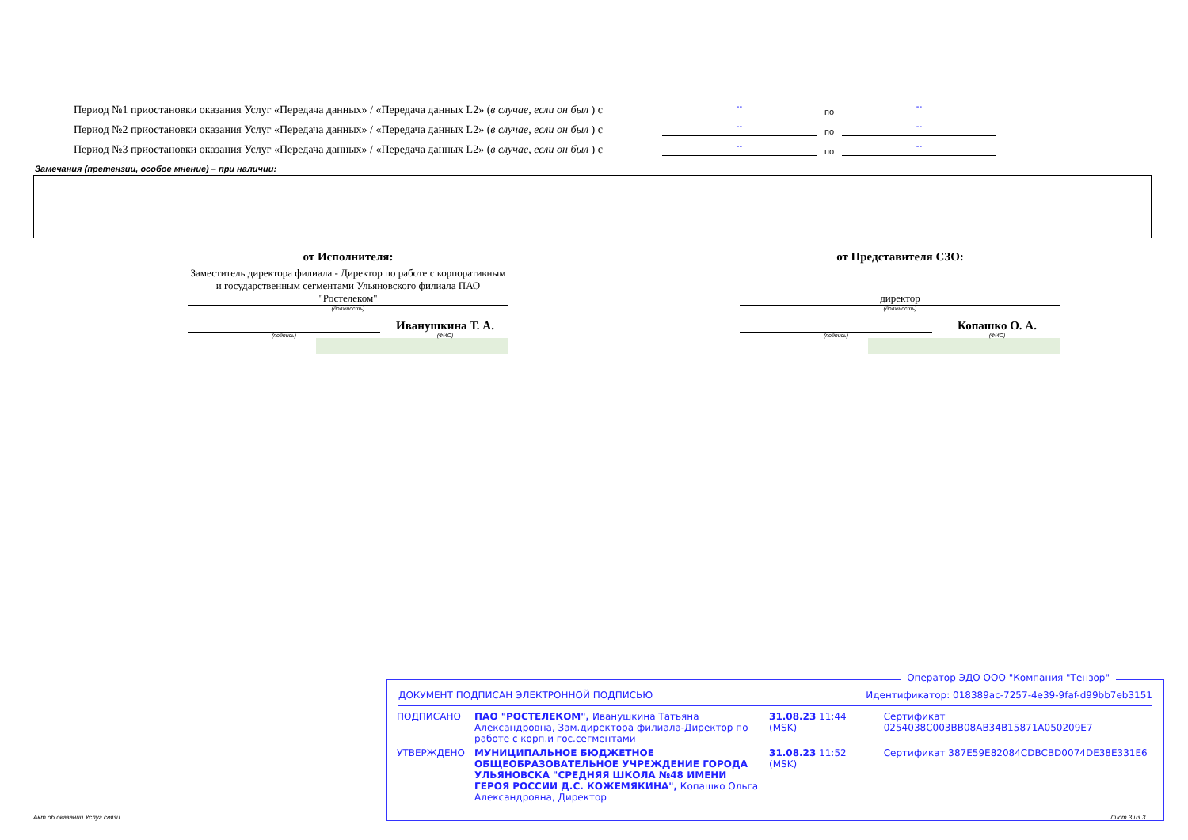Период №1 приостановки оказания Услуг «Передача данных» / «Передача данных L2» (в случае, если он был ) с -- по --
Период №2 приостановки оказания Услуг «Передача данных» / «Передача данных L2» (в случае, если он был ) с -- по --
Период №3 приостановки оказания Услуг «Передача данных» / «Передача данных L2» (в случае, если он был ) с -- по --
Замечания (претензии, особое мнение) – при наличии:
от Исполнителя:
Заместитель директора филиала - Директор по работе с корпоративным и государственным сегментами Ульяновского филиала ПАО "Ростелеком"
(должность)
(подпись)
Иванушкина Т. А.
(ФИО)
от Представителя СЗО:
директор
(должность)
(подпись)
Копашко О. А.
(ФИО)
Оператор ЭДО ООО "Компания "Тензор"
ДОКУМЕНТ ПОДПИСАН ЭЛЕКТРОННОЙ ПОДПИСЬЮ Идентификатор: 018389ac-7257-4e39-9faf-d99bb7eb3151
| ПОДПИСАНО | ПАО "РОСТЕЛЕКОМ", Иванушкина Татьяна Александровна, Зам.директора филиала-Директор по работе с корп.и гос.сегментами | 31.08.23 11:44 (MSK) | Сертификат 0254038C003BB08AB34B15871A050209E7 |
| УТВЕРЖДЕНО | МУНИЦИПАЛЬНОЕ БЮДЖЕТНОЕ ОБЩЕОБРАЗОВАТЕЛЬНОЕ УЧРЕЖДЕНИЕ ГОРОДА УЛЬЯНОВСКА "СРЕДНЯЯ ШКОЛА №48 ИМЕНИ ГЕРОЯ РОССИИ Д.С. КОЖЕМЯКИНА", Копашко Ольга Александровна, Директор | 31.08.23 11:52 (MSK) | Сертификат 387E59E82084CDBCBD0074DE38E331E6 |
Акт об оказании Услуг связи Лист 3 из 3